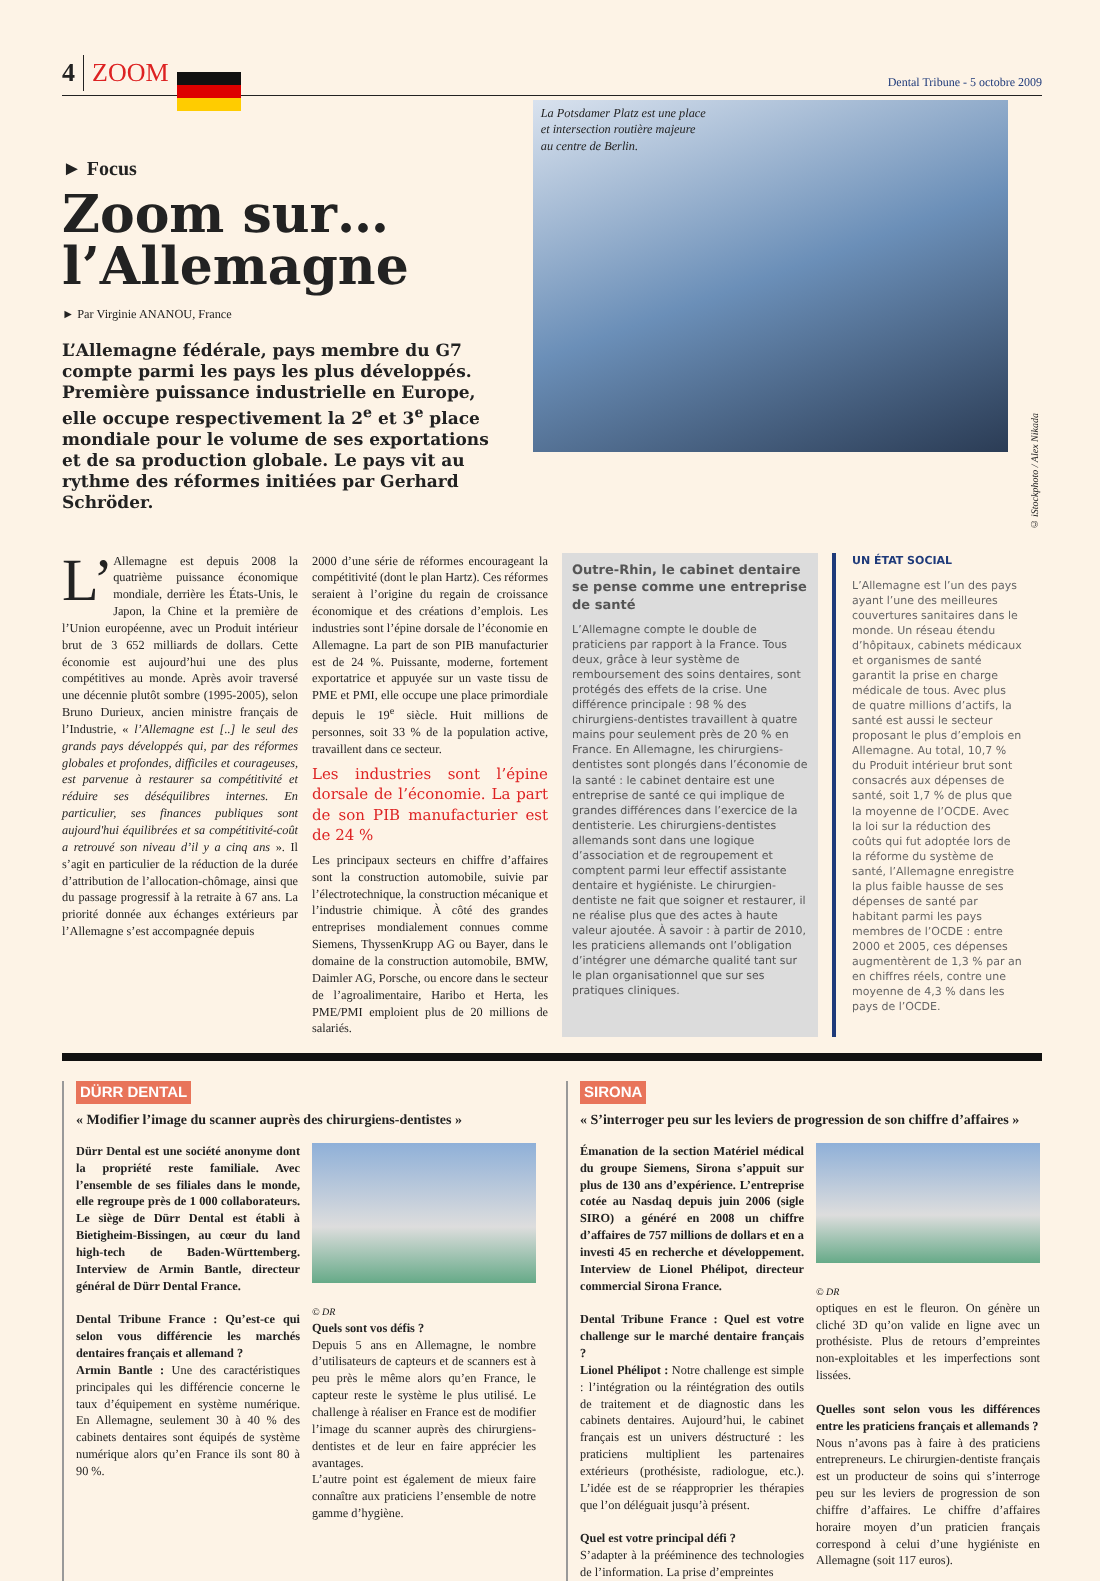4 ZOOM Dental Tribune - 5 octobre 2009
► Focus
Zoom sur… l’Allemagne
► Par Virginie ANANOU, France
L’Allemagne fédérale, pays membre du G7 compte parmi les pays les plus développés. Première puissance industrielle en Europe, elle occupe respectivement la 2<sup>e</sup> et 3<sup>e</sup> place mondiale pour le volume de ses exportations et de sa production globale. Le pays vit au rythme des réformes initiées par Gerhard Schröder.
La Potsdamer Platz est une place
et intersection routière majeure
au centre de Berlin.
© iStockphoto / Alex Nikada
L’ Allemagne est depuis 2008 la quatrième puissance économique mondiale, derrière les États-Unis, le Japon, la Chine et la première de l’Union européenne, avec un Produit intérieur brut de 3 652 milliards de dollars. Cette économie est aujourd’hui une des plus compétitives au monde. Après avoir traversé une décennie plutôt sombre (1995-2005), selon Bruno Durieux, ancien ministre français de l’Industrie, « l’Allemagne est [..] le seul des grands pays développés qui, par des réformes globales et profondes, difficiles et courageuses, est parvenue à restaurer sa compétitivité et réduire ses déséquilibres internes. En particulier, ses finances publiques sont aujourd'hui équilibrées et sa compétitivité-coût a retrouvé son niveau d’il y a cinq ans ». Il s’agit en particulier de la réduction de la durée d’attribution de l’allocation-chômage, ainsi que du passage progressif à la retraite à 67 ans. La priorité donnée aux échanges extérieurs par l’Allemagne s’est accompagnée depuis
2000 d’une série de réformes encourageant la compétitivité (dont le plan Hartz). Ces réformes seraient à l’origine du regain de croissance économique et des créations d’emplois. Les industries sont l’épine dorsale de l’économie en Allemagne. La part de son PIB manufacturier est de 24 %. Puissante, moderne, fortement exportatrice et appuyée sur un vaste tissu de PME et PMI, elle occupe une place primordiale depuis le 19<sup>e</sup> siècle. Huit millions de personnes, soit 33 % de la population active, travaillent dans ce secteur.
Les industries sont l’épine dorsale de l’économie. La part de son PIB manufacturier est de 24 %
Les principaux secteurs en chiffre d’affaires sont la construction automobile, suivie par l’électrotechnique, la construction mécanique et l’industrie chimique. À côté des grandes entreprises mondialement connues comme Siemens, ThyssenKrupp AG ou Bayer, dans le domaine de la construction automobile, BMW, Daimler AG, Porsche, ou encore dans le secteur de l’agroalimentaire, Haribo et Herta, les PME/PMI emploient plus de 20 millions de salariés.
Outre-Rhin, le cabinet dentaire se pense comme une entreprise de santé
L’Allemagne compte le double de praticiens par rapport à la France. Tous deux, grâce à leur système de remboursement des soins dentaires, sont protégés des effets de la crise. Une différence principale : 98 % des chirurgiens-dentistes travaillent à quatre mains pour seulement près de 20 % en France. En Allemagne, les chirurgiens-dentistes sont plongés dans l’économie de la santé : le cabinet dentaire est une entreprise de santé ce qui implique de grandes différences dans l’exercice de la dentisterie. Les chirurgiens-dentistes allemands sont dans une logique d’association et de regroupement et comptent parmi leur effectif assistante dentaire et hygiéniste. Le chirurgien-dentiste ne fait que soigner et restaurer, il ne réalise plus que des actes à haute valeur ajoutée. À savoir : à partir de 2010, les praticiens allemands ont l’obligation d’intégrer une démarche qualité tant sur le plan organisationnel que sur ses pratiques cliniques.
UN ÉTAT SOCIAL
L’Allemagne est l’un des pays ayant l’une des meilleures couvertures sanitaires dans le monde. Un réseau étendu d’hôpitaux, cabinets médicaux et organismes de santé garantit la prise en charge médicale de tous. Avec plus de quatre millions d’actifs, la santé est aussi le secteur proposant le plus d’emplois en Allemagne. Au total, 10,7 % du Produit intérieur brut sont consacrés aux dépenses de santé, soit 1,7 % de plus que la moyenne de l’OCDE. Avec la loi sur la réduction des coûts qui fut adoptée lors de la réforme du système de santé, l’Allemagne enregistre la plus faible hausse de ses dépenses de santé par habitant parmi les pays membres de l’OCDE : entre 2000 et 2005, ces dépenses augmentèrent de 1,3 % par an en chiffres réels, contre une moyenne de 4,3 % dans les pays de l’OCDE.
DÜRR DENTAL
« Modifier l’image du scanner auprès des chirurgiens-dentistes »
Dürr Dental est une société anonyme dont la propriété reste familiale. Avec l’ensemble de ses filiales dans le monde, elle regroupe près de 1 000 collaborateurs. Le siège de Dürr Dental est établi à Bietigheim-Bissingen, au cœur du land high-tech de Baden-Württemberg. Interview de Armin Bantle, directeur général de Dürr Dental France.
Dental Tribune France : Qu’est-ce qui selon vous différencie les marchés dentaires français et allemand ?
Armin Bantle : Une des caractéristiques principales qui les différencie concerne le taux d’équipement en système numérique. En Allemagne, seulement 30 à 40 % des cabinets dentaires sont équipés de système numérique alors qu’en France ils sont 80 à 90 %.
© DR
Quels sont vos défis ?
Depuis 5 ans en Allemagne, le nombre d’utilisateurs de capteurs et de scanners est à peu près le même alors qu’en France, le capteur reste le système le plus utilisé. Le challenge à réaliser en France est de modifier l’image du scanner auprès des chirurgiens-dentistes et de leur en faire apprécier les avantages.
L’autre point est également de mieux faire connaître aux praticiens l’ensemble de notre gamme d’hygiène.
SIRONA
« S’interroger peu sur les leviers de progression de son chiffre d’affaires »
Émanation de la section Matériel médical du groupe Siemens, Sirona s’appuit sur plus de 130 ans d’expérience. L’entreprise cotée au Nasdaq depuis juin 2006 (sigle SIRO) a généré en 2008 un chiffre d’affaires de 757 millions de dollars et en a investi 45 en recherche et développement. Interview de Lionel Phélipot, directeur commercial Sirona France.
Dental Tribune France : Quel est votre challenge sur le marché dentaire français ?
Lionel Phélipot : Notre challenge est simple : l’intégration ou la réintégration des outils de traitement et de diagnostic dans les cabinets dentaires. Aujourd’hui, le cabinet français est un univers déstructuré : les praticiens multiplient les partenaires extérieurs (prothésiste, radiologue, etc.). L’idée est de se réapproprier les thérapies que l’on déléguait jusqu’à présent.
Quel est votre principal défi ?
S’adapter à la prééminence des technologies de l’information. La prise d’empreintes
© DR
optiques en est le fleuron. On génère un cliché 3D qu’on valide en ligne avec un prothésiste. Plus de retours d’empreintes non-exploitables et les imperfections sont lissées.
Quelles sont selon vous les différences entre les praticiens français et allemands ?
Nous n’avons pas à faire à des praticiens entrepreneurs. Le chirurgien-dentiste français est un producteur de soins qui s’interroge peu sur les leviers de progression de son chiffre d’affaires. Le chiffre d’affaires horaire moyen d’un praticien français correspond à celui d’une hygiéniste en Allemagne (soit 117 euros).